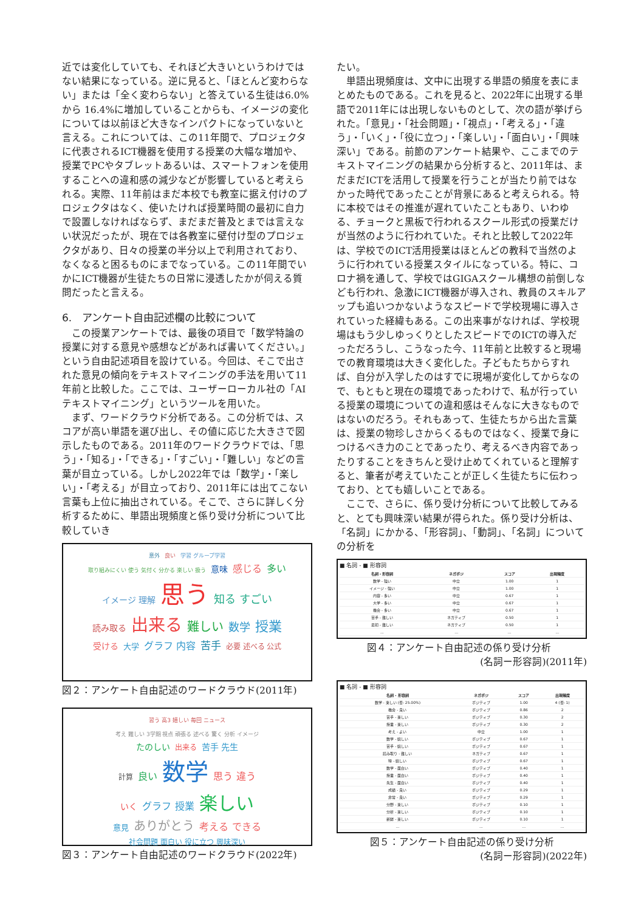近では変化していても、それほど大きいというわけではない結果になっている。逆に見ると、「ほとんど変わらない」または「全く変わらない」と答えている生徒は6.0%から 16.4%に増加していることからも、イメージの変化については以前ほど大きなインパクトになっていないと言える。これについては、この11年間で、プロジェクタに代表されるICT機器を使用する授業の大幅な増加や、授業でPCやタブレットあるいは、スマートフォンを使用することへの違和感の減少などが影響していると考えられる。実際、11年前はまだ本校でも教室に据え付けのプロジェクタはなく、使いたければ授業時間の最初に自力で設置しなければならず、まだまだ普及とまでは言えない状況だったが、現在では各教室に壁付け型のプロジェクタがあり、日々の授業の半分以上で利用されており、なくなると困るものにまでなっている。この11年間でいかにICT機器が生徒たちの日常に浸透したかが伺える質問だったと言える。
6.　アンケート自由記述欄の比較について
この授業アンケートでは、最後の項目で「数学特論の授業に対する意見や感想などがあれば書いてください。」という自由記述項目を設けている。今回は、そこで出された意見の傾向をテキストマイニングの手法を用いて11年前と比較した。ここでは、ユーザーローカル社の「AIテキストマイニング」というツールを用いた。
まず、ワードクラウド分析である。この分析では、スコアが高い単語を選び出し、その値に応じた大きさで図示したものである。2011年のワードクラウドでは、「思う」・「知る」・「できる」・「すごい」・「難しい」などの言葉が目立っている。しかし2022年では「数学」・「楽しい」・「考える」が目立っており、2011年には出てこない言葉も上位に抽出されている。そこで、さらに詳しく分析するために、単語出現頻度と係り受け分析について比較していき
意外 良い 学習 グループ学習
取り組みにくい 使う 気付く 分かる 楽しい 扱う 意味 感じる 多い
イメージ 理解 思う 知る すごい
読み取る 出来る 難しい 数学 授業
受ける 大学 グラフ 内容 苦手 必要 述べる 公式
図２：アンケート自由記述のワードクラウド(2011年)
習う 高3 嬉しい 毎回 ニュース
考え 難しい 3学期 視点 頑張る 述べる 驚く 分析 イメージ
たのしい 出来る 苦手 先生
計算 良い 数学 思う 違う
いく グラフ 授業 楽しい
意見 ありがとう 考える できる 社会問題 面白い 役に立つ 興味深い
図３：アンケート自由記述のワードクラウド(2022年)
たい。
単語出現頻度は、文中に出現する単語の頻度を表にまとめたものである。これを見ると、2022年に出現する単語で2011年には出現しないものとして、次の語が挙げられた。「意見」・「社会問題」・「視点」・「考える」・「違う」・「いく」・「役に立つ」・「楽しい」・「面白い」・「興味深い」である。前節のアンケート結果や、ここまでのテキストマイニングの結果から分析すると、2011年は、まだまだICTを活用して授業を行うことが当たり前ではなかった時代であったことが背景にあると考えられる。特に本校ではその推進が遅れていたこともあり、いわゆる、チョークと黒板で行われるスクール形式の授業だけが当然のように行われていた。それと比較して2022年は、学校でのICT活用授業はほとんどの教科で当然のように行われている授業スタイルになっている。特に、コロナ禍を通して、学校ではGIGAスクール構想の前倒しなども行われ、急激にICT機器が導入され、教員のスキルアップも追いつかないようなスピードで学校現場に導入されていった経緯もある。この出来事がなければ、学校現場はもう少しゆっくりとしたスピードでのICTの導入だっただろうし、こうなった今、11年前と比較すると現場での教育環境は大きく変化した。子どもたちからすれば、自分が入学したのはすでに現場が変化してからなので、もともと現在の環境であったわけで、私が行っている授業の環境についての違和感はそんなに大きなものではないのだろう。それもあって、生徒たちから出た言葉は、授業の物珍しさからくるものではなく、授業で身につけるべき力のことであったり、考えるべき内容であったりすることをきちんと受け止めてくれていると理解すると、筆者が考えていたことが正しく生徒たちに伝わっており、とても嬉しいことである。
ここで、さらに、係り受け分析について比較してみると、とても興味深い結果が得られた。係り受け分析は、「名詞」にかかる、「形容詞」、「動詞」、「名詞」についての分析を
■ 名詞 - ■ 形容詞
| 名詞 - 形容詞 | ネガポジ | スコア | 出現頻度 |
| --- | --- | --- | --- |
| 数学 - 強い | 中立 | 1.00 | 1 |
| イメージ - 強い | 中立 | 1.00 | 1 |
| 内容 - 多い | 中立 | 0.67 | 1 |
| 大学 - 多い | 中立 | 0.67 | 1 |
| 機会 - 多い | 中立 | 0.67 | 1 |
| 苦手 - 難しい | ネガティブ | 0.50 | 1 |
| 最初 - 難しい | ネガティブ | 0.50 | 1 |
| ... | ... | ... | ... |
図４：アンケート自由記述の係り受け分析
(名詞ー形容詞)(2011年)
■ 名詞 - ■ 形容詞
| 名詞 - 形容詞 | ネガポジ | スコア | 出現頻度 |
| --- | --- | --- | --- |
| 数学 - 楽しい (否: 25.00%) | ポジティブ | 1.00 | 4 (否: 1) |
| 機会 - 良い | ポジティブ | 0.86 | 2 |
| 苦手 - 楽しい | ポジティブ | 0.30 | 2 |
| 授業 - 楽しい | ポジティブ | 0.30 | 2 |
| 考え - よい | 中立 | 1.00 | 1 |
| 数学 - 嬉しい | ポジティブ | 0.67 | 1 |
| 苦手 - 嬉しい | ポジティブ | 0.67 | 1 |
| 読み取り - 難しい | ネガティブ | 0.67 | 1 |
| 特 - 嬉しい | ポジティブ | 0.67 | 1 |
| 数学 - 面白い | ポジティブ | 0.40 | 1 |
| 授業 - 面白い | ポジティブ | 0.40 | 1 |
| 先生 - 面白い | ポジティブ | 0.40 | 1 |
| 成績 - 良い | ポジティブ | 0.29 | 1 |
| 非常 - 良い | ポジティブ | 0.29 | 1 |
| 分野 - 楽しい | ポジティブ | 0.10 | 1 |
| 分析 - 楽しい | ポジティブ | 0.10 | 1 |
| 新鮮 - 楽しい | ポジティブ | 0.10 | 1 |
| ... | ... | ... | ... |
図５：アンケート自由記述の係り受け分析
(名詞ー形容詞)(2022年)